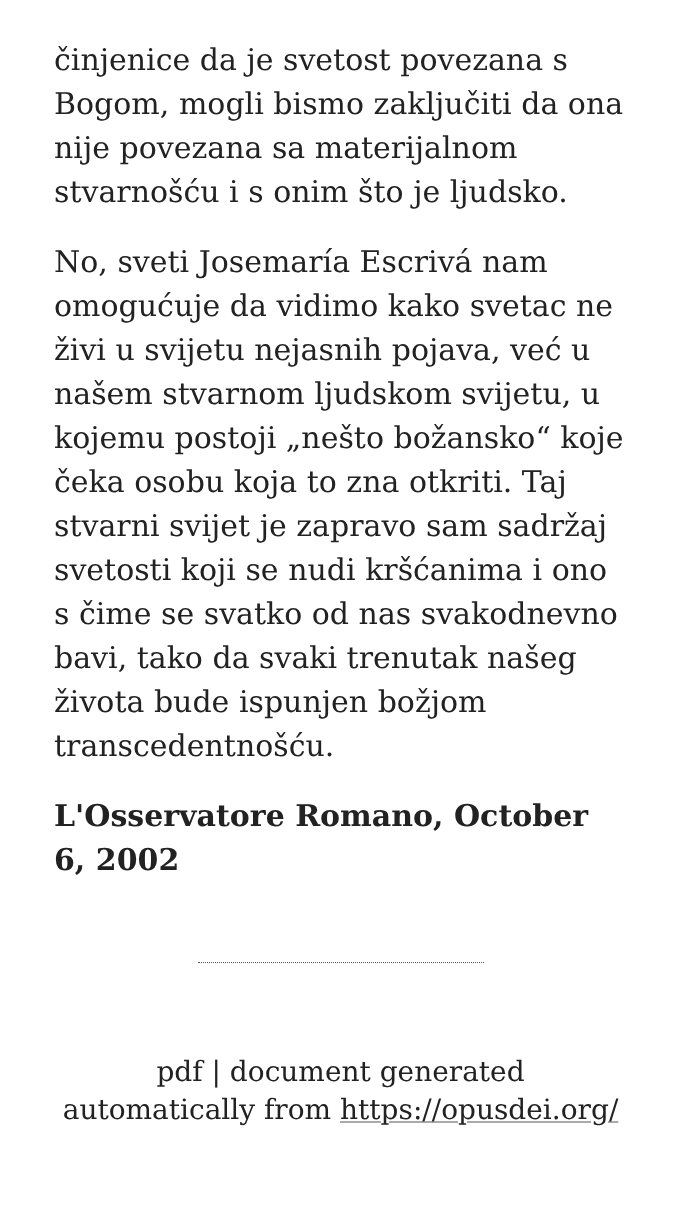činjenice da je svetost povezana s Bogom, mogli bismo zaključiti da ona nije povezana sa materijalnom stvarnošću i s onim što je ljudsko.
No, sveti Josemaría Escrivá nam omogućuje da vidimo kako svetac ne živi u svijetu nejasnih pojava, već u našem stvarnom ljudskom svijetu, u kojemu postoji „nešto božansko“ koje čeka osobu koja to zna otkriti. Taj stvarni svijet je zapravo sam sadržaj svetosti koji se nudi kršćanima i ono s čime se svatko od nas svakodnevno bavi, tako da svaki trenutak našeg života bude ispunjen božjom transcedentnošću.
L'Osservatore Romano, October 6, 2002
pdf | document generated
automatically from https://opusdei.org/